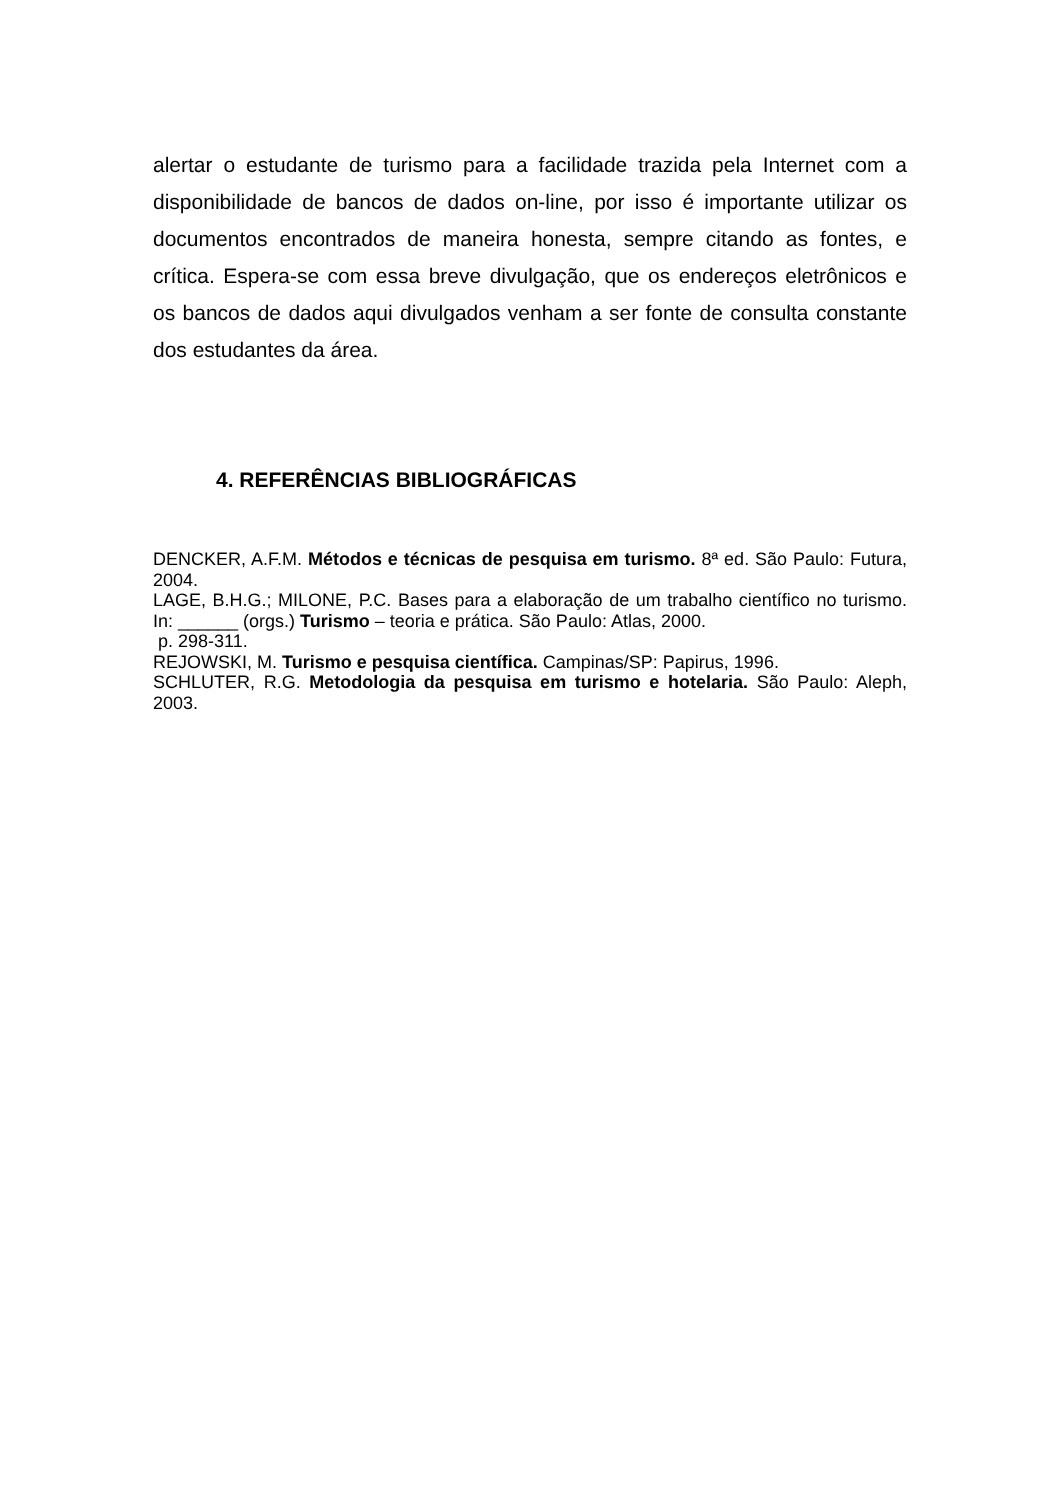alertar o estudante de turismo para a facilidade trazida pela Internet com a disponibilidade de bancos de dados on-line, por isso é importante utilizar os documentos encontrados de maneira honesta, sempre citando as fontes, e crítica. Espera-se com essa breve divulgação, que os endereços eletrônicos e os bancos de dados aqui divulgados venham a ser fonte de consulta constante dos estudantes da área.
4. REFERÊNCIAS BIBLIOGRÁFICAS
DENCKER, A.F.M. Métodos e técnicas de pesquisa em turismo. 8ª ed. São Paulo: Futura, 2004.
LAGE, B.H.G.; MILONE, P.C. Bases para a elaboração de um trabalho científico no turismo. In: ______ (orgs.) Turismo – teoria e prática. São Paulo: Atlas, 2000.
p. 298-311.
REJOWSKI, M. Turismo e pesquisa científica. Campinas/SP: Papirus, 1996.
SCHLUTER, R.G. Metodologia da pesquisa em turismo e hotelaria. São Paulo: Aleph, 2003.